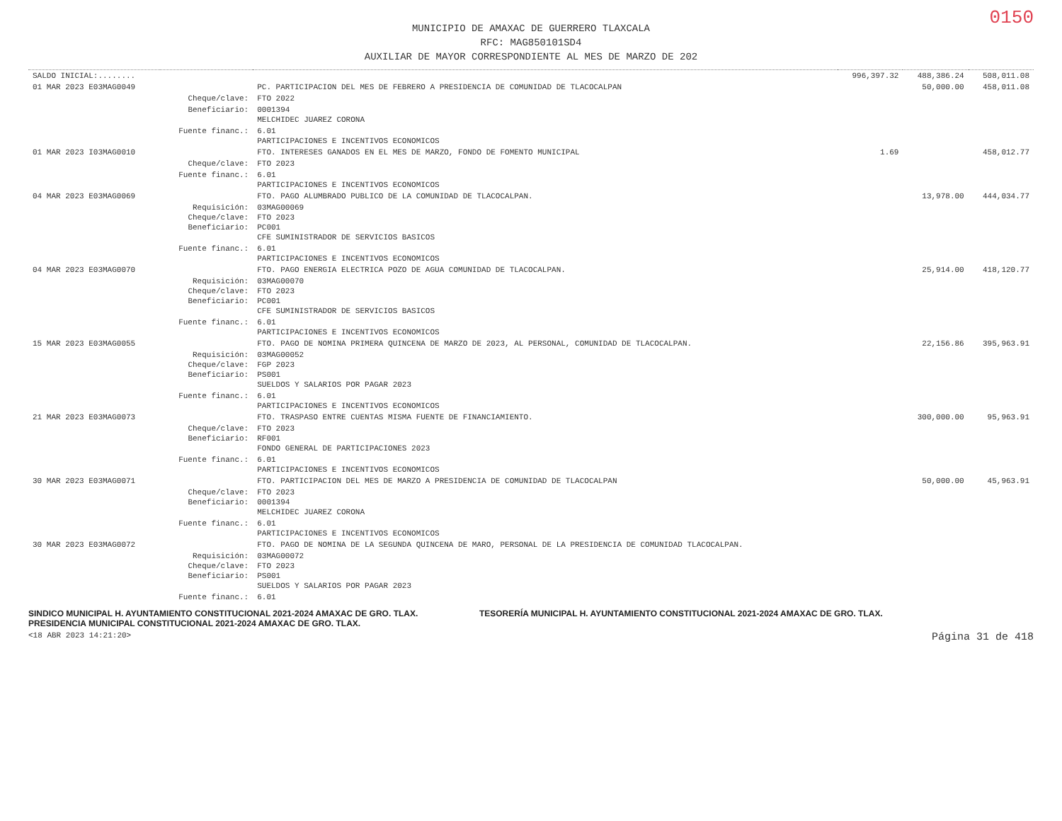0150
MUNICIPIO DE AMAXAC DE GUERRERO TLAXCALA
RFC: MAG850101SD4
AUXILIAR DE MAYOR CORRESPONDIENTE AL MES DE MARZO DE 202
| SALDO INICIAL:........ | | | 996,397.32 | 488,386.24 | 508,011.08 |
| 01 MAR 2023 E03MAG0049 | | PC. PARTICIPACION DEL MES DE FEBRERO A PRESIDENCIA DE COMUNIDAD DE TLACOCALPAN | | 50,000.00 | 458,011.08 |
| | Cheque/clave: | FTO 2022 | | | |
| | Beneficiario: | 0001394 MELCHIDEC JUAREZ CORONA | | | |
| | Fuente financ.: | 6.01 PARTICIPACIONES E INCENTIVOS ECONOMICOS | | | |
| 01 MAR 2023 I03MAG0010 | | FTO. INTERESES GANADOS EN EL MES DE MARZO, FONDO DE FOMENTO MUNICIPAL | 1.69 | | 458,012.77 |
| | Cheque/clave: | FTO 2023 | | | |
| | Fuente financ.: | 6.01 PARTICIPACIONES E INCENTIVOS ECONOMICOS | | | |
| 04 MAR 2023 E03MAG0069 | | FTO. PAGO ALUMBRADO PUBLICO DE LA COMUNIDAD DE TLACOCALPAN. | | 13,978.00 | 444,034.77 |
| | Requisición: Cheque/clave: Beneficiario: | 03MAG00069 FTO 2023 PC001 CFE SUMINISTRADOR DE SERVICIOS BASICOS | | | |
| | Fuente financ.: | 6.01 PARTICIPACIONES E INCENTIVOS ECONOMICOS | | | |
| 04 MAR 2023 E03MAG0070 | | FTO. PAGO ENERGIA ELECTRICA POZO DE AGUA COMUNIDAD DE TLACOCALPAN. | | 25,914.00 | 418,120.77 |
| | Requisición: Cheque/clave: Beneficiario: | 03MAG00070 FTO 2023 PC001 CFE SUMINISTRADOR DE SERVICIOS BASICOS | | | |
| | Fuente financ.: | 6.01 PARTICIPACIONES E INCENTIVOS ECONOMICOS | | | |
| 15 MAR 2023 E03MAG0055 | | FTO. PAGO DE NOMINA PRIMERA QUINCENA DE MARZO DE 2023, AL PERSONAL, COMUNIDAD DE TLACOCALPAN. | | 22,156.86 | 395,963.91 |
| | Requisición: Cheque/clave: Beneficiario: | 03MAG00052 FGP 2023 PS001 SUELDOS Y SALARIOS POR PAGAR 2023 | | | |
| | Fuente financ.: | 6.01 PARTICIPACIONES E INCENTIVOS ECONOMICOS | | | |
| 21 MAR 2023 E03MAG0073 | | FTO. TRASPASO ENTRE CUENTAS MISMA FUENTE DE FINANCIAMIENTO. | | 300,000.00 | 95,963.91 |
| | Cheque/clave: Beneficiario: | FTO 2023 RF001 FONDO GENERAL DE PARTICIPACIONES 2023 | | | |
| | Fuente financ.: | 6.01 PARTICIPACIONES E INCENTIVOS ECONOMICOS | | | |
| 30 MAR 2023 E03MAG0071 | | FTO. PARTICIPACION DEL MES DE MARZO A PRESIDENCIA DE COMUNIDAD DE TLACOCALPAN | | 50,000.00 | 45,963.91 |
| | Cheque/clave: Beneficiario: | FTO 2023 0001394 MELCHIDEC JUAREZ CORONA | | | |
| | Fuente financ.: | 6.01 PARTICIPACIONES E INCENTIVOS ECONOMICOS | | | |
| 30 MAR 2023 E03MAG0072 | | FTO. PAGO DE NOMINA DE LA SEGUNDA QUINCENA DE MARO, PERSONAL DE LA PRESIDENCIA DE COMUNIDAD TLACOCALPAN. | | | |
| | Requisición: Cheque/clave: Beneficiario: | 03MAG00072 FTO 2023 PS001 SUELDOS Y SALARIOS POR PAGAR 2023 | | | |
| | Fuente financ.: | 6.01 | | | |
SINDICO MUNICIPAL H. AYUNTAMIENTO CONSTITUCIONAL 2021-2024 AMAXAC DE GRO. TLAX. TESORERÍA MUNICIPAL H. AYUNTAMIENTO CONSTITUCIONAL 2021-2024 AMAXAC DE GRO. TLAX. PRESIDENCIA MUNICIPAL CONSTITUCIONAL 2021-2024 AMAXAC DE GRO. TLAX.
<18 ABR 2023 14:21:20> Página 31 de 418